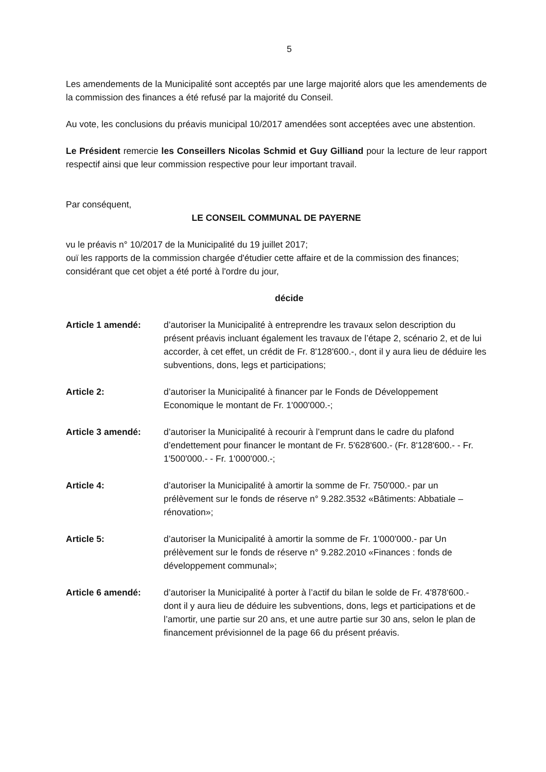5
Les amendements de la Municipalité sont acceptés par une large majorité alors que les amendements de la commission des finances a été refusé par la majorité du Conseil.
Au vote, les conclusions du préavis municipal 10/2017 amendées sont acceptées avec une abstention.
Le Président remercie les Conseillers Nicolas Schmid et Guy Gilliand pour la lecture de leur rapport respectif ainsi que leur commission respective pour leur important travail.
Par conséquent,
LE CONSEIL COMMUNAL DE PAYERNE
vu le préavis n° 10/2017 de la Municipalité du 19 juillet 2017;
ouï les rapports de la commission chargée d'étudier cette affaire et de la commission des finances;
considérant que cet objet a été porté à l'ordre du jour,
décide
Article 1 amendé: d’autoriser la Municipalité à entreprendre les travaux selon description du présent préavis incluant également les travaux de l’étape 2, scénario 2, et de lui accorder, à cet effet, un crédit de Fr. 8'128'600.-, dont il y aura lieu de déduire les subventions, dons, legs et participations;
Article 2: d’autoriser la Municipalité à financer par le Fonds de Développement Economique le montant de Fr. 1'000'000.-;
Article 3 amendé: d’autoriser la Municipalité à recourir à l’emprunt dans le cadre du plafond d’endettement pour financer le montant de Fr. 5'628'600.- (Fr. 8'128'600.- - Fr. 1'500'000.- - Fr. 1'000'000.-;
Article 4: d’autoriser la Municipalité à amortir la somme de Fr. 750'000.- par un prélèvement sur le fonds de réserve n° 9.282.3532 «Bâtiments: Abbatiale – rénovation»;
Article 5: d’autoriser la Municipalité à amortir la somme de Fr. 1'000'000.- par Un prélèvement sur le fonds de réserve n° 9.282.2010 «Finances : fonds de développement communal»;
Article 6 amendé: d’autoriser la Municipalité à porter à l’actif du bilan le solde de Fr. 4'878'600.- dont il y aura lieu de déduire les subventions, dons, legs et participations et de l’amortir, une partie sur 20 ans, et une autre partie sur 30 ans, selon le plan de financement prévisionnel de la page 66 du présent préavis.